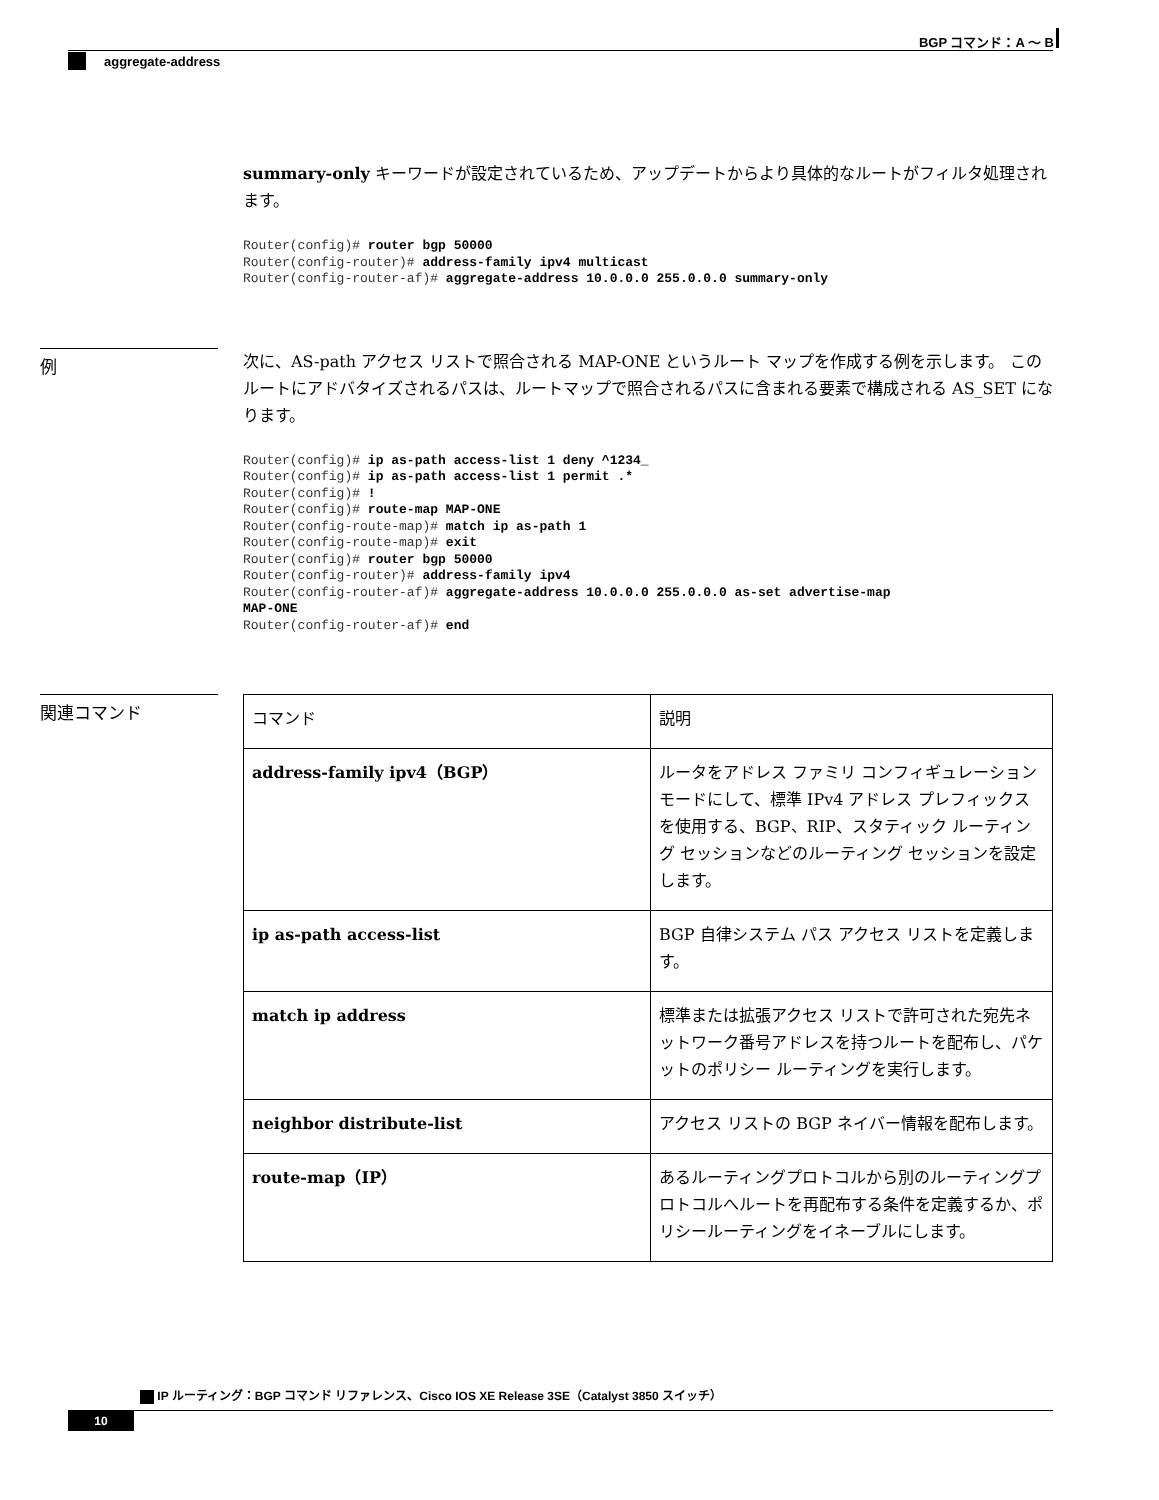BGP コマンド：A ～ B
aggregate-address
summary-only キーワードが設定されているため、アップデートからより具体的なルートがフィルタ処理されます。
Router(config)# router bgp 50000
Router(config-router)# address-family ipv4 multicast
Router(config-router-af)# aggregate-address 10.0.0.0 255.0.0.0 summary-only
例
次に、AS-path アクセス リストで照合される MAP-ONE というルート マップを作成する例を示します。 このルートにアドバタイズされるパスは、ルートマップで照合されるパスに含まれる要素で構成される AS_SET になります。
Router(config)# ip as-path access-list 1 deny ^1234_
Router(config)# ip as-path access-list 1 permit .*
Router(config)# !
Router(config)# route-map MAP-ONE
Router(config-route-map)# match ip as-path 1
Router(config-route-map)# exit
Router(config)# router bgp 50000
Router(config-router)# address-family ipv4
Router(config-router-af)# aggregate-address 10.0.0.0 255.0.0.0 as-set advertise-map
MAP-ONE
Router(config-router-af)# end
関連コマンド
| コマンド | 説明 |
| --- | --- |
| address-family ipv4（BGP） | ルータをアドレス ファミリ コンフィギュレーション モードにして、標準 IPv4 アドレス プレフィックスを使用する、BGP、RIP、スタティック ルーティング セッションなどのルーティング セッションを設定します。 |
| ip as-path access-list | BGP 自律システム パス アクセス リストを定義します。 |
| match ip address | 標準または拡張アクセス リストで許可された宛先ネットワーク番号アドレスを持つルートを配布し、パケットのポリシー ルーティングを実行します。 |
| neighbor distribute-list | アクセス リストの BGP ネイバー情報を配布します。 |
| route-map（IP） | あるルーティングプロトコルから別のルーティングプロトコルへルートを再配布する条件を定義するか、ポリシールーティングをイネーブルにします。 |
IP ルーティング：BGP コマンド リファレンス、Cisco IOS XE Release 3SE（Catalyst 3850 スイッチ）
10